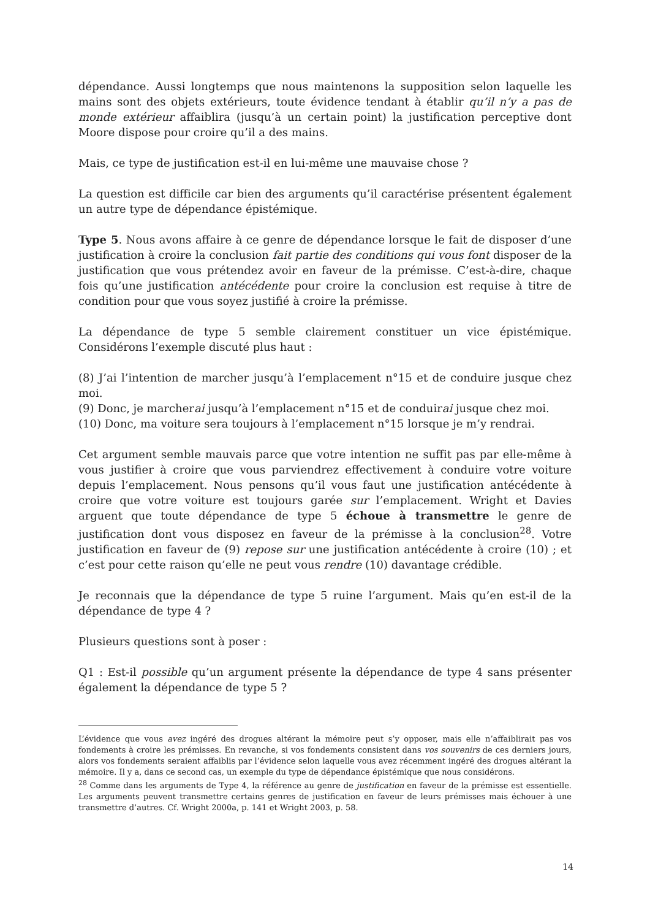dépendance. Aussi longtemps que nous maintenons la supposition selon laquelle les mains sont des objets extérieurs, toute évidence tendant à établir qu’il n’y a pas de monde extérieur affaiblira (jusqu’à un certain point) la justification perceptive dont Moore dispose pour croire qu’il a des mains.
Mais, ce type de justification est-il en lui-même une mauvaise chose ?
La question est difficile car bien des arguments qu’il caractérise présentent également un autre type de dépendance épistémique.
Type 5. Nous avons affaire à ce genre de dépendance lorsque le fait de disposer d’une justification à croire la conclusion fait partie des conditions qui vous font disposer de la justification que vous prétendez avoir en faveur de la prémisse. C’est-à-dire, chaque fois qu’une justification antécédente pour croire la conclusion est requise à titre de condition pour que vous soyez justifié à croire la prémisse.
La dépendance de type 5 semble clairement constituer un vice épistémique. Considérons l’exemple discuté plus haut :
(8) J’ai l’intention de marcher jusqu’à l’emplacement n°15 et de conduire jusque chez moi.
(9) Donc, je marcherai jusqu’à l’emplacement n°15 et de conduirai jusque chez moi.
(10) Donc, ma voiture sera toujours à l’emplacement n°15 lorsque je m’y rendrai.
Cet argument semble mauvais parce que votre intention ne suffit pas par elle-même à vous justifier à croire que vous parviendrez effectivement à conduire votre voiture depuis l’emplacement. Nous pensons qu’il vous faut une justification antécédente à croire que votre voiture est toujours garée sur l’emplacement. Wright et Davies arguent que toute dépendance de type 5 échoue à transmettre le genre de justification dont vous disposez en faveur de la prémisse à la conclusion<sup>28</sup>. Votre justification en faveur de (9) repose sur une justification antécédente à croire (10) ; et c’est pour cette raison qu’elle ne peut vous rendre (10) davantage crédible.
Je reconnais que la dépendance de type 5 ruine l’argument. Mais qu’en est-il de la dépendance de type 4 ?
Plusieurs questions sont à poser :
Q1 : Est-il possible qu’un argument présente la dépendance de type 4 sans présenter également la dépendance de type 5 ?
L’évidence que vous avez ingéré des drogues altérant la mémoire peut s’y opposer, mais elle n’affaiblirait pas vos fondements à croire les prémisses. En revanche, si vos fondements consistent dans vos souvenirs de ces derniers jours, alors vos fondements seraient affaiblis par l’évidence selon laquelle vous avez récemment ingéré des drogues altérant la mémoire. Il y a, dans ce second cas, un exemple du type de dépendance épistémique que nous considérons.
<sup>28</sup> Comme dans les arguments de Type 4, la référence au genre de justification en faveur de la prémisse est essentielle. Les arguments peuvent transmettre certains genres de justification en faveur de leurs prémisses mais échouer à une transmettre d’autres. Cf. Wright 2000a, p. 141 et Wright 2003, p. 58.
14